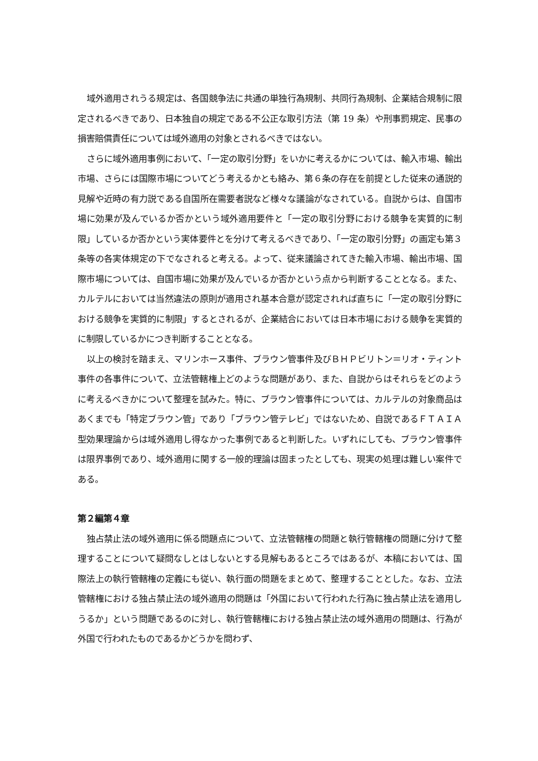域外適用されうる規定は、各国競争法に共通の単独行為規制、共同行為規制、企業結合規制に限定されるべきであり、日本独自の規定である不公正な取引方法（第 19 条）や刑事罰規定、民事の損害賠償責任については域外適用の対象とされるべきではない。
さらに域外適用事例において、「一定の取引分野」をいかに考えるかについては、輸入市場、輸出市場、さらには国際市場についてどう考えるかとも絡み、第６条の存在を前提とした従来の通説的見解や近時の有力説である自国所在需要者説など様々な議論がなされている。自説からは、自国市場に効果が及んでいるか否かという域外適用要件と「一定の取引分野における競争を実質的に制限」しているか否かという実体要件とを分けて考えるべきであり、「一定の取引分野」の画定も第３条等の各実体規定の下でなされると考える。よって、従来議論されてきた輸入市場、輸出市場、国際市場については、自国市場に効果が及んでいるか否かという点から判断することとなる。また、カルテルにおいては当然違法の原則が適用され基本合意が認定されれば直ちに「一定の取引分野における競争を実質的に制限」するとされるが、企業結合においては日本市場における競争を実質的に制限しているかにつき判断することとなる。
以上の検討を踏まえ、マリンホース事件、ブラウン管事件及びＢＨＰビリトン＝リオ・ティント事件の各事件について、立法管轄権上どのような問題があり、また、自説からはそれらをどのように考えるべきかについて整理を試みた。特に、ブラウン管事件については、カルテルの対象商品はあくまでも「特定ブラウン管」であり「ブラウン管テレビ」ではないため、自説であるＦＴＡＩＡ型効果理論からは域外適用し得なかった事例であると判断した。いずれにしても、ブラウン管事件は限界事例であり、域外適用に関する一般的理論は固まったとしても、現実の処理は難しい案件である。
第２編第４章
独占禁止法の域外適用に係る問題点について、立法管轄権の問題と執行管轄権の問題に分けて整理することについて疑問なしとはしないとする見解もあるところではあるが、本稿においては、国際法上の執行管轄権の定義にも従い、執行面の問題をまとめて、整理することとした。なお、立法管轄権における独占禁止法の域外適用の問題は「外国において行われた行為に独占禁止法を適用しうるか」という問題であるのに対し、執行管轄権における独占禁止法の域外適用の問題は、行為が外国で行われたものであるかどうかを問わず、